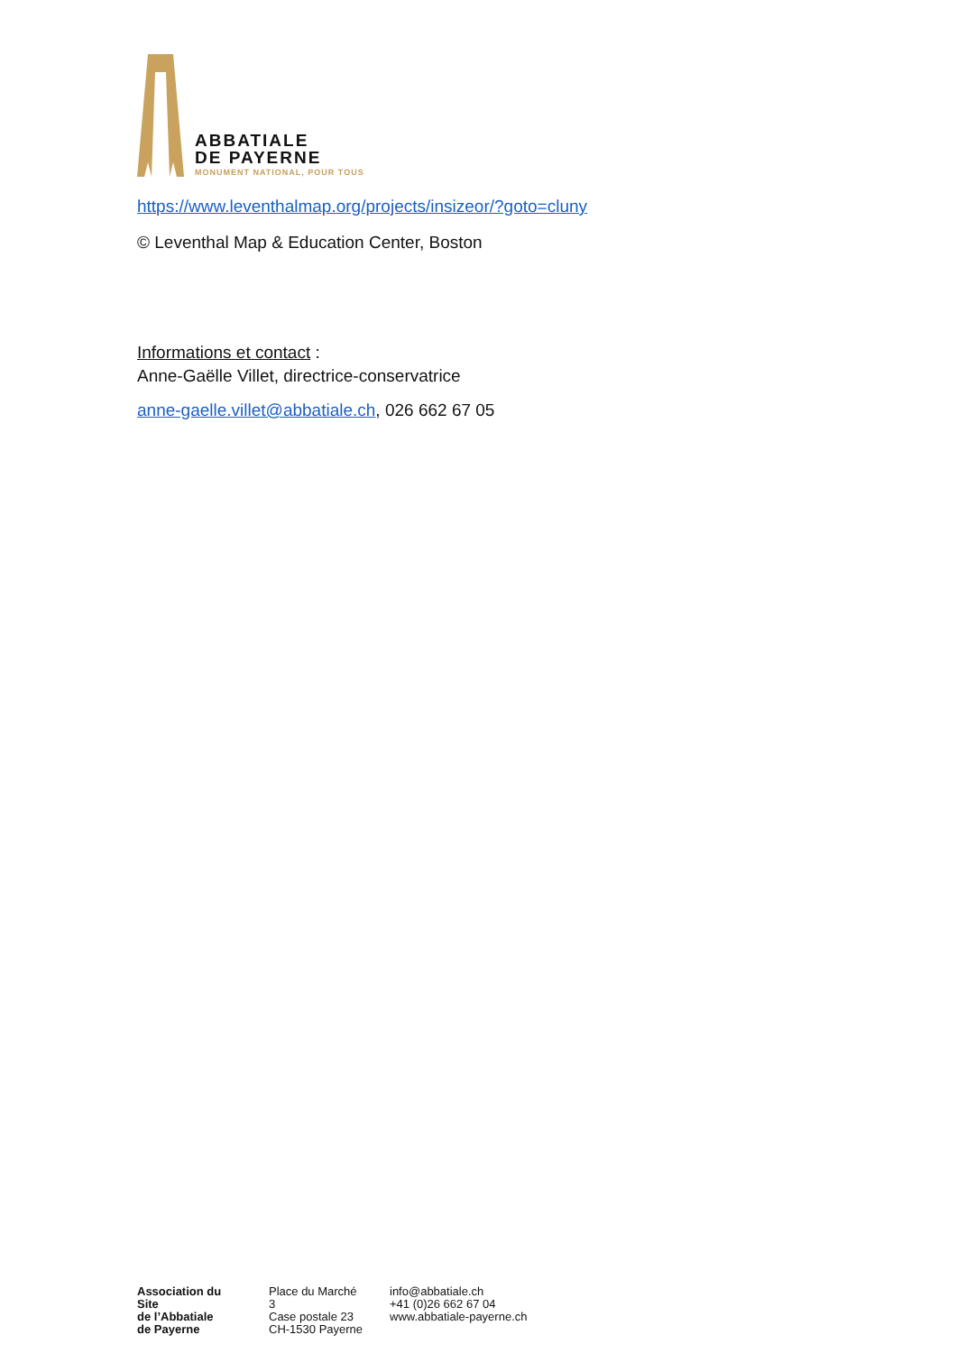ABBATIALE
DE PAYERNE
MONUMENT NATIONAL, POUR TOUS
https://www.leventhalmap.org/projects/insizeor/?goto=cluny
© Leventhal Map & Education Center, Boston
Informations et contact :
Anne-Gaëlle Villet, directrice-conservatrice
anne-gaelle.villet@abbatiale.ch, 026 662 67 05
Association du Site
de l’Abbatiale
de Payerne
Place du Marché 3
Case postale 23
CH-1530 Payerne
info@abbatiale.ch
+41 (0)26 662 67 04
www.abbatiale-payerne.ch